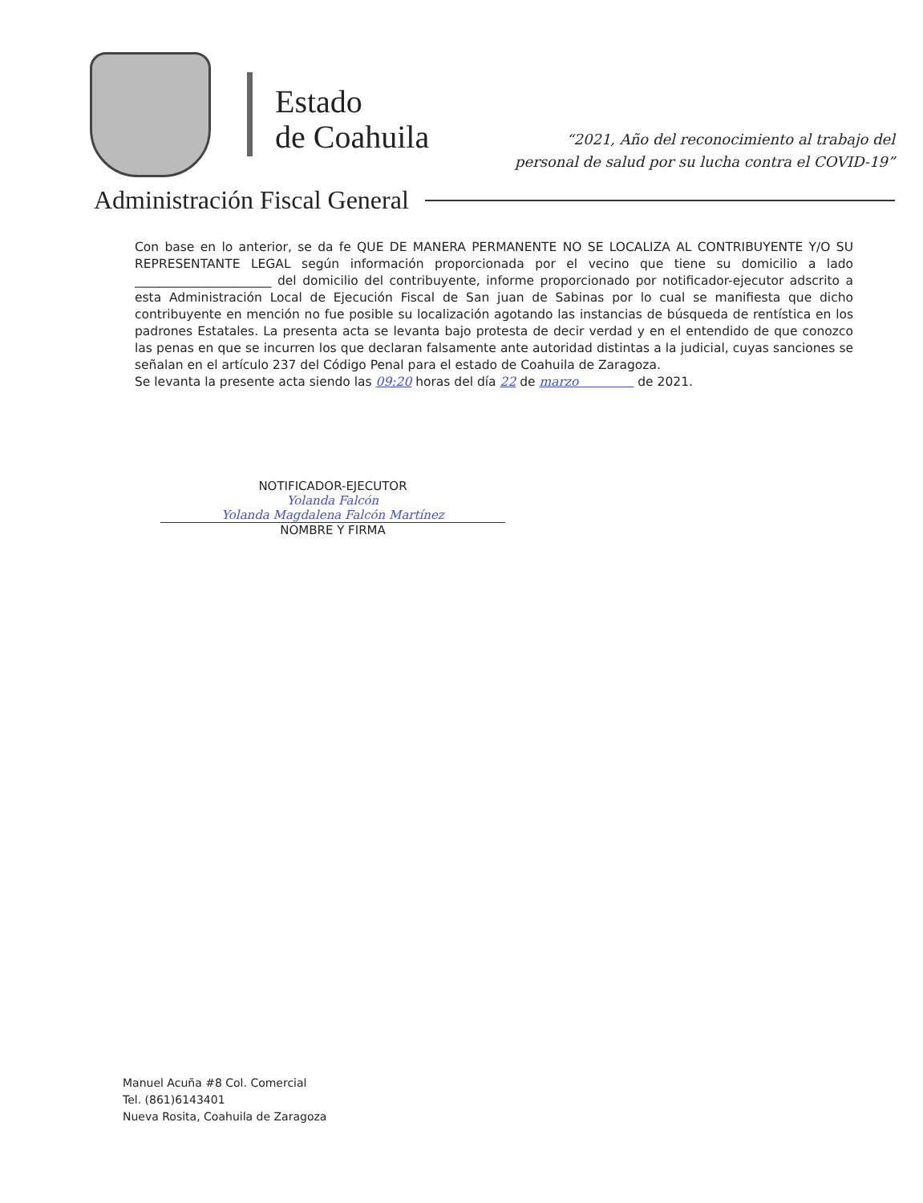Estado
de Coahuila
“2021, Año del reconocimiento al trabajo del
personal de salud por su lucha contra el COVID-19”
Administración Fiscal General
Con base en lo anterior, se da fe QUE DE MANERA PERMANENTE NO SE LOCALIZA AL CONTRIBUYENTE Y/O SU REPRESENTANTE LEGAL según información proporcionada por el vecino que tiene su domicilio a lado ______________________ del domicilio del contribuyente, informe proporcionado por notificador-ejecutor adscrito a esta Administración Local de Ejecución Fiscal de San juan de Sabinas por lo cual se manifiesta que dicho contribuyente en mención no fue posible su localización agotando las instancias de búsqueda de rentística en los padrones Estatales. La presenta acta se levanta bajo protesta de decir verdad y en el entendido de que conozco las penas en que se incurren los que declaran falsamente ante autoridad distintas a la judicial, cuyas sanciones se señalan en el artículo 237 del Código Penal para el estado de Coahuila de Zaragoza.
Se levanta la presente acta siendo las 09:20 horas del día 22 de marzo de 2021.
NOTIFICADOR-EJECUTOR
Yolanda Falcón
Yolanda Magdalena Falcón Martínez
NOMBRE Y FIRMA
Manuel Acuña #8 Col. Comercial
Tel. (861)6143401
Nueva Rosita, Coahuila de Zaragoza